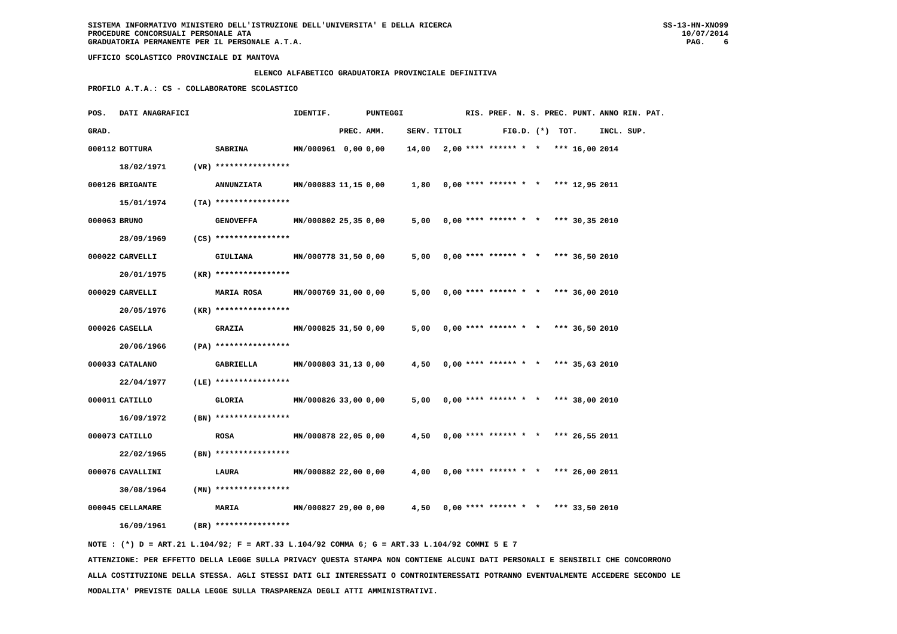SISTEMA INFORMATIVO MINISTERO DELL'ISTRUZIONE DELL'UNIVERSITA' E DELLA RICERCA
PROCEDURE CONCORSUALI PERSONALE ATA
GRADUATORIA PERMANENTE PER IL PERSONALE A.T.A.
UFFICIO SCOLASTICO PROVINCIALE DI MANTOVA
ELENCO ALFABETICO GRADUATORIA PROVINCIALE DEFINITIVA
PROFILO A.T.A.: CS - COLLABORATORE SCOLASTICO
SS-13-HN-XNO99
10/07/2014
PAG. 6
| POS. | DATI ANAGRAFICI | | | IDENTIF. | | PUNTEGGI | | | RIS. PREF. N. S. PREC. PUNT. | ANNO RIN. PAT. |
| --- | --- | --- | --- | --- | --- | --- | --- | --- | --- | --- |
| GRAD. | | | | | PREC. | AMM. | SERV. | TITOLI | FIG.D. (*) TOT. | INCL. SUP. |
| 000112 | BOTTURA | | SABRINA | MN/000961 | 0,00 | 0,00 | 14,00 | 2,00 | **** ****** * * *** 16,00 | 2014 |
| | 18/02/1971 | (VR) | **************** | | | | | | | |
| 000126 | BRIGANTE | | ANNUNZIATA | MN/000883 | 11,15 | 0,00 | 1,80 | 0,00 | **** ****** * * *** 12,95 | 2011 |
| | 15/01/1974 | (TA) | **************** | | | | | | | |
| 000063 | BRUNO | | GENOVEFFA | MN/000802 | 25,35 | 0,00 | 5,00 | 0,00 | **** ****** * * *** 30,35 | 2010 |
| | 28/09/1969 | (CS) | **************** | | | | | | | |
| 000022 | CARVELLI | | GIULIANA | MN/000778 | 31,50 | 0,00 | 5,00 | 0,00 | **** ****** * * *** 36,50 | 2010 |
| | 20/01/1975 | (KR) | **************** | | | | | | | |
| 000029 | CARVELLI | | MARIA ROSA | MN/000769 | 31,00 | 0,00 | 5,00 | 0,00 | **** ****** * * *** 36,00 | 2010 |
| | 20/05/1976 | (KR) | **************** | | | | | | | |
| 000026 | CASELLA | | GRAZIA | MN/000825 | 31,50 | 0,00 | 5,00 | 0,00 | **** ****** * * *** 36,50 | 2010 |
| | 20/06/1966 | (PA) | **************** | | | | | | | |
| 000033 | CATALANO | | GABRIELLA | MN/000803 | 31,13 | 0,00 | 4,50 | 0,00 | **** ****** * * *** 35,63 | 2010 |
| | 22/04/1977 | (LE) | **************** | | | | | | | |
| 000011 | CATILLO | | GLORIA | MN/000826 | 33,00 | 0,00 | 5,00 | 0,00 | **** ****** * * *** 38,00 | 2010 |
| | 16/09/1972 | (BN) | **************** | | | | | | | |
| 000073 | CATILLO | | ROSA | MN/000878 | 22,05 | 0,00 | 4,50 | 0,00 | **** ****** * * *** 26,55 | 2011 |
| | 22/02/1965 | (BN) | **************** | | | | | | | |
| 000076 | CAVALLINI | | LAURA | MN/000882 | 22,00 | 0,00 | 4,00 | 0,00 | **** ****** * * *** 26,00 | 2011 |
| | 30/08/1964 | (MN) | **************** | | | | | | | |
| 000045 | CELLAMARE | | MARIA | MN/000827 | 29,00 | 0,00 | 4,50 | 0,00 | **** ****** * * *** 33,50 | 2010 |
| | 16/09/1961 | (BR) | **************** | | | | | | | |
NOTE : (*) D = ART.21 L.104/92; F = ART.33 L.104/92 COMMA 6; G = ART.33 L.104/92 COMMI 5 E 7
ATTENZIONE: PER EFFETTO DELLA LEGGE SULLA PRIVACY QUESTA STAMPA NON CONTIENE ALCUNI DATI PERSONALI E SENSIBILI CHE CONCORRONO
ALLA COSTITUZIONE DELLA STESSA. AGLI STESSI DATI GLI INTERESSATI O CONTROINTERESSATI POTRANNO EVENTUALMENTE ACCEDERE SECONDO LE
MODALITA' PREVISTE DALLA LEGGE SULLA TRASPARENZA DEGLI ATTI AMMINISTRATIVI.